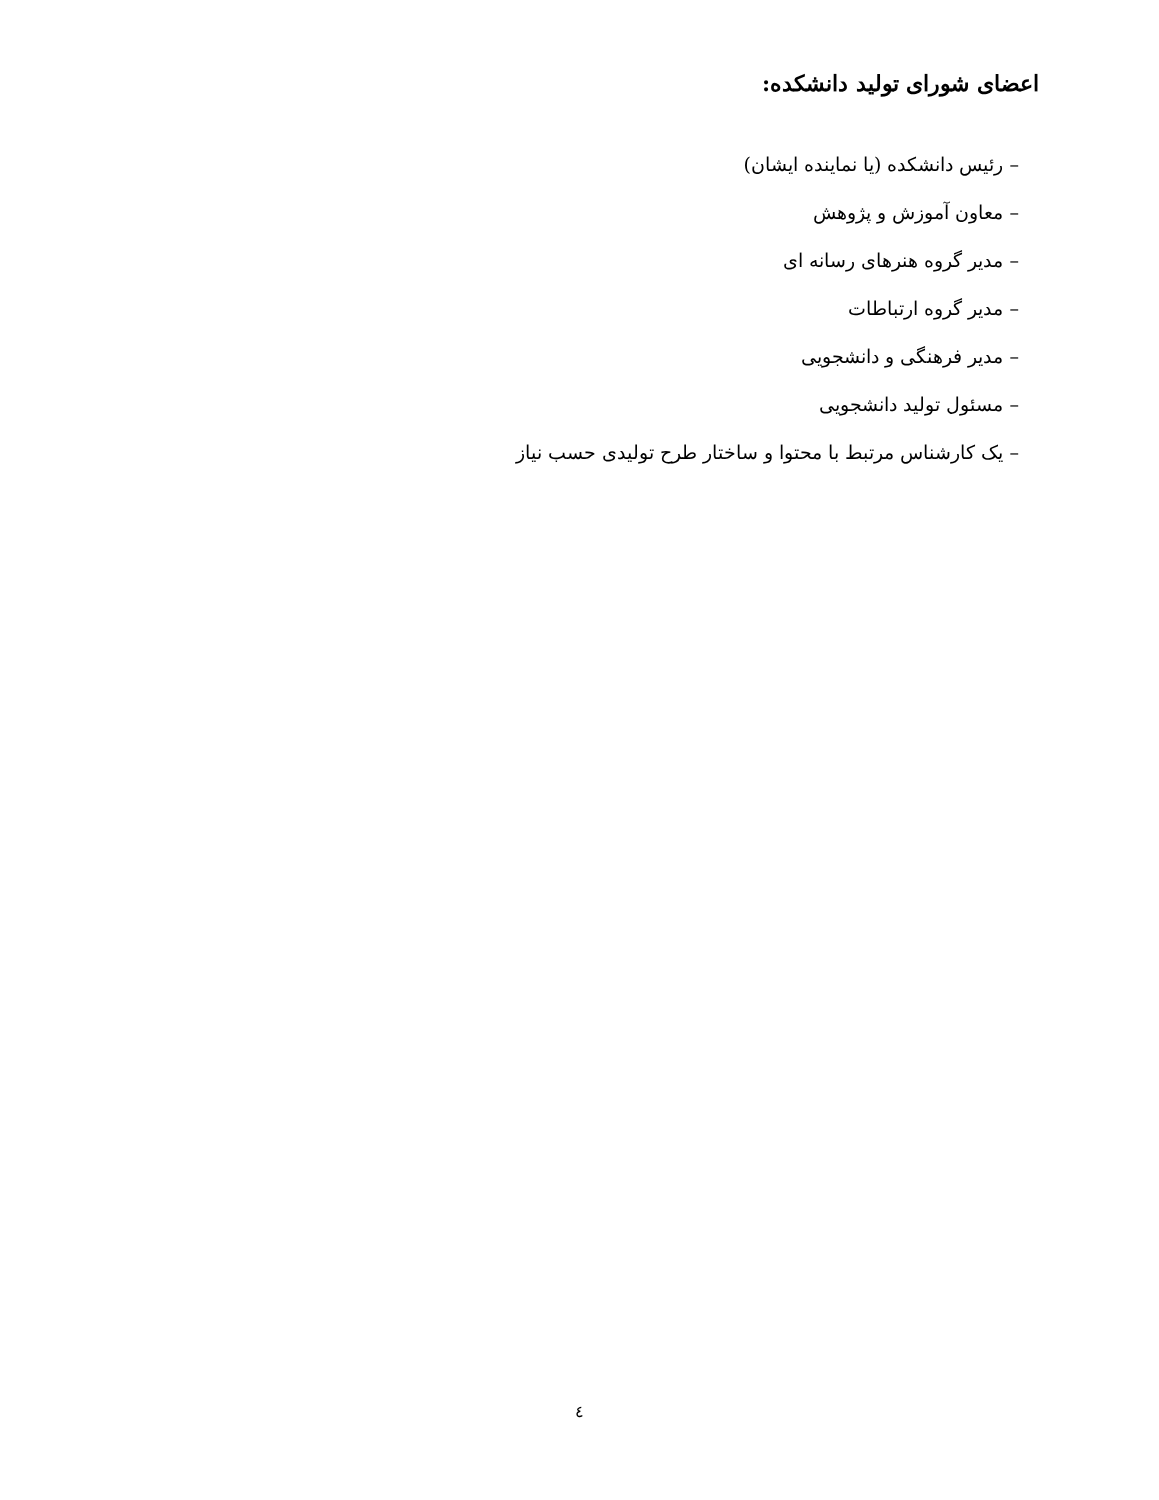اعضای شورای تولید دانشکده:
– رئیس دانشکده (یا نماینده ایشان)
– معاون آموزش و پژوهش
– مدیر گروه هنرهای رسانه ای
– مدیر گروه ارتباطات
– مدیر فرهنگی و دانشجویی
– مسئول تولید دانشجویی
– یک کارشناس مرتبط با محتوا و ساختار طرح تولیدی حسب نیاز
٤